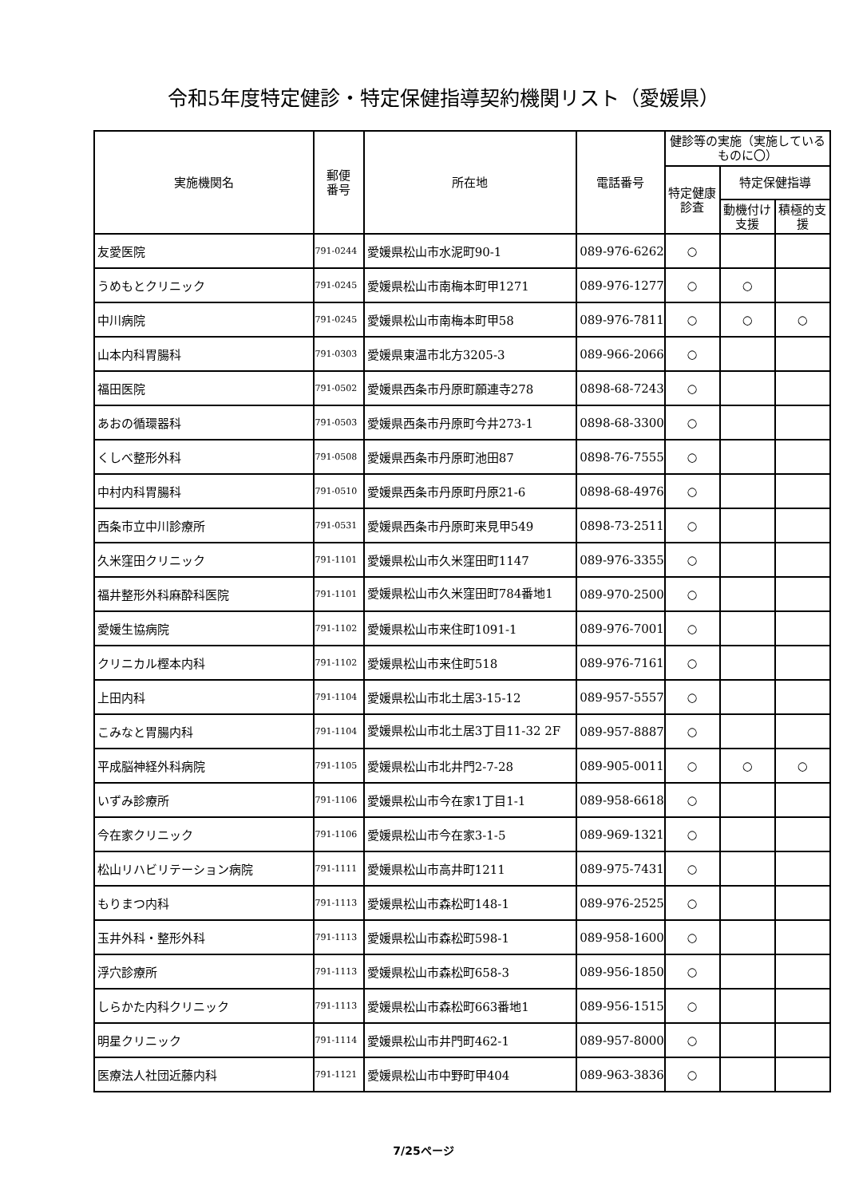令和5年度特定健診・特定保健指導契約機関リスト（愛媛県）
| 実施機関名 | 郵便 番号 | 所在地 | 電話番号 | 健診等の実施（実施しているものに〇） | | |
| --- | --- | --- | --- | --- | --- | --- |
| | | | | 特定健康診査 | 特定保健指導 | |
| | | | | | 動機付け支援 | 積極的支援 |
| 友愛医院 | 791-0244 | 愛媛県松山市水泥町90-1 | 089-976-6262 | ○ | | |
| うめもとクリニック | 791-0245 | 愛媛県松山市南梅本町甲1271 | 089-976-1277 | ○ | ○ | |
| 中川病院 | 791-0245 | 愛媛県松山市南梅本町甲58 | 089-976-7811 | ○ | ○ | ○ |
| 山本内科胃腸科 | 791-0303 | 愛媛県東温市北方3205-3 | 089-966-2066 | ○ | | |
| 福田医院 | 791-0502 | 愛媛県西条市丹原町願連寺278 | 0898-68-7243 | ○ | | |
| あおの循環器科 | 791-0503 | 愛媛県西条市丹原町今井273-1 | 0898-68-3300 | ○ | | |
| くしべ整形外科 | 791-0508 | 愛媛県西条市丹原町池田87 | 0898-76-7555 | ○ | | |
| 中村内科胃腸科 | 791-0510 | 愛媛県西条市丹原町丹原21-6 | 0898-68-4976 | ○ | | |
| 西条市立中川診療所 | 791-0531 | 愛媛県西条市丹原町来見甲549 | 0898-73-2511 | ○ | | |
| 久米窪田クリニック | 791-1101 | 愛媛県松山市久米窪田町1147 | 089-976-3355 | ○ | | |
| 福井整形外科麻酔科医院 | 791-1101 | 愛媛県松山市久米窪田町784番地1 | 089-970-2500 | ○ | | |
| 愛媛生協病院 | 791-1102 | 愛媛県松山市来住町1091-1 | 089-976-7001 | ○ | | |
| クリニカル樫本内科 | 791-1102 | 愛媛県松山市来住町518 | 089-976-7161 | ○ | | |
| 上田内科 | 791-1104 | 愛媛県松山市北土居3-15-12 | 089-957-5557 | ○ | | |
| こみなと胃腸内科 | 791-1104 | 愛媛県松山市北土居3丁目11-32 2F | 089-957-8887 | ○ | | |
| 平成脳神経外科病院 | 791-1105 | 愛媛県松山市北井門2-7-28 | 089-905-0011 | ○ | ○ | ○ |
| いずみ診療所 | 791-1106 | 愛媛県松山市今在家1丁目1-1 | 089-958-6618 | ○ | | |
| 今在家クリニック | 791-1106 | 愛媛県松山市今在家3-1-5 | 089-969-1321 | ○ | | |
| 松山リハビリテーション病院 | 791-1111 | 愛媛県松山市高井町1211 | 089-975-7431 | ○ | | |
| もりまつ内科 | 791-1113 | 愛媛県松山市森松町148-1 | 089-976-2525 | ○ | | |
| 玉井外科・整形外科 | 791-1113 | 愛媛県松山市森松町598-1 | 089-958-1600 | ○ | | |
| 浮穴診療所 | 791-1113 | 愛媛県松山市森松町658-3 | 089-956-1850 | ○ | | |
| しらかた内科クリニック | 791-1113 | 愛媛県松山市森松町663番地1 | 089-956-1515 | ○ | | |
| 明星クリニック | 791-1114 | 愛媛県松山市井門町462-1 | 089-957-8000 | ○ | | |
| 医療法人社団近藤内科 | 791-1121 | 愛媛県松山市中野町甲404 | 089-963-3836 | ○ | | |
7/25ページ